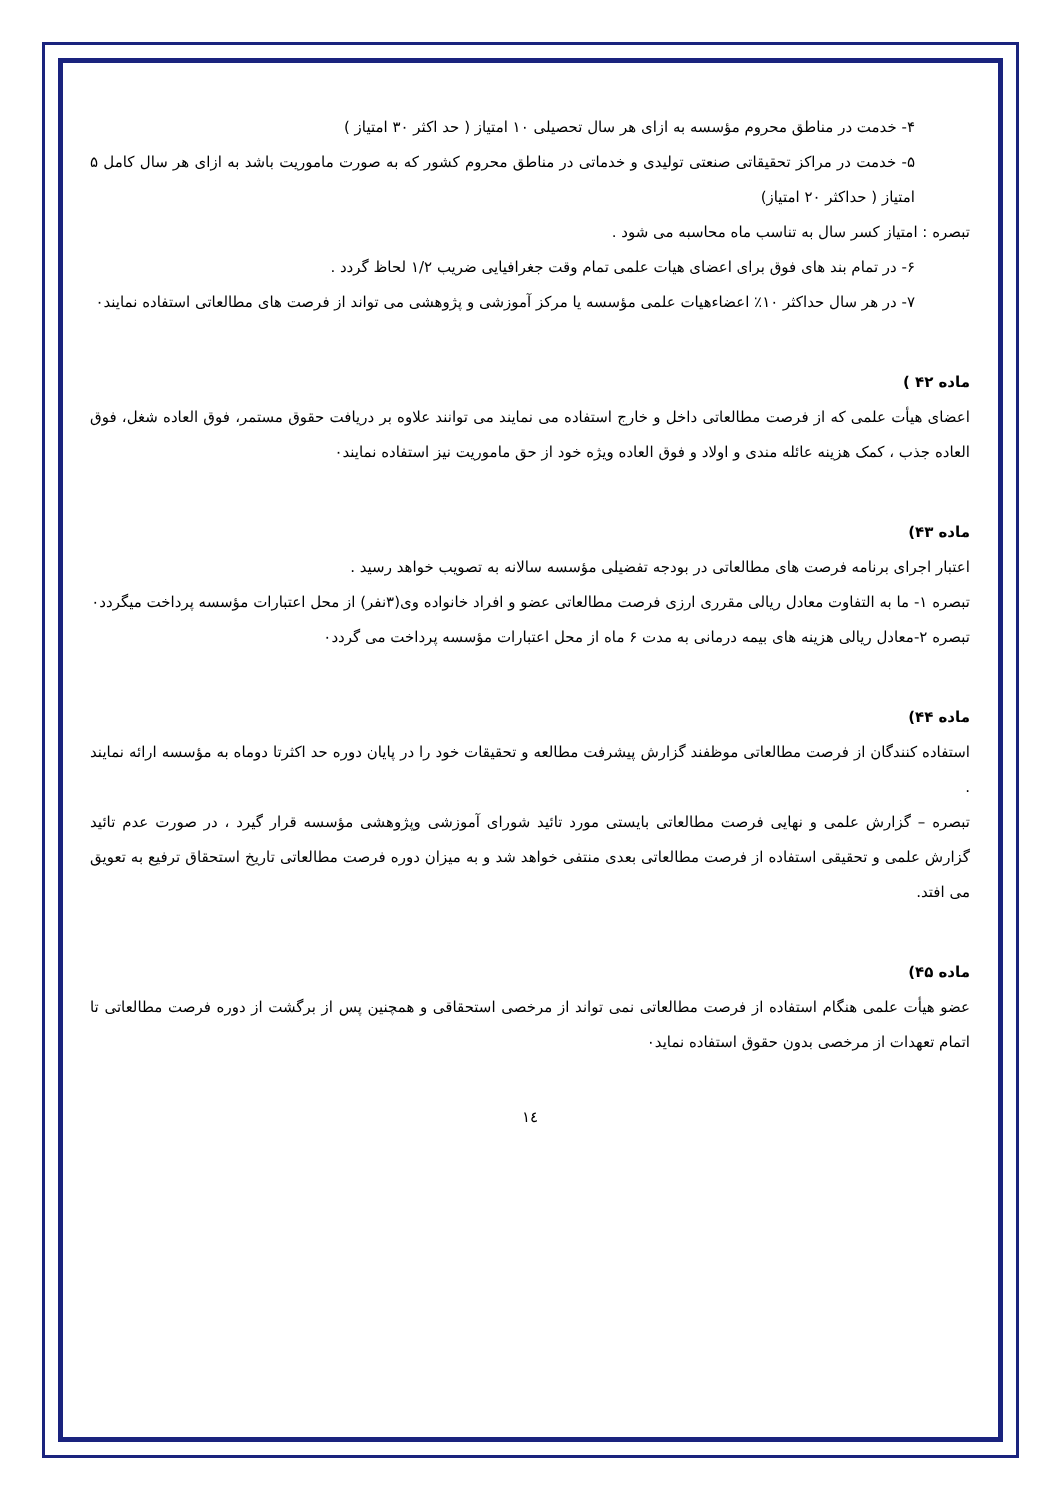۴- خدمت در مناطق محروم مؤسسه به ازای هر سال تحصیلی ۱۰ امتیاز ( حد اکثر ۳۰ امتیاز )
۵- خدمت در مراکز تحقیقاتی صنعتی تولیدی و خدماتی در مناطق محروم کشور که به صورت ماموریت باشد به ازای هر سال کامل ۵ امتیاز ( حداکثر ۲۰ امتیاز)
تبصره : امتیاز کسر سال به تناسب ماه محاسبه می شود .
۶- در تمام بند های فوق برای اعضای هیات علمی تمام وقت جغرافیایی ضریب ۱/۲ لحاظ گردد .
۷- در هر سال حداکثر ۱۰٪ اعضاءهیات علمی مؤسسه یا مرکز آموزشی و پژوهشی می تواند از فرصت های مطالعاتی استفاده نمایند٠
ماده ۴۲ )
اعضای هیأت علمی که از فرصت مطالعاتی داخل و خارج استفاده می نمایند می توانند علاوه بر دریافت حقوق مستمر، فوق العاده شغل، فوق العاده جذب ، کمک هزینه عائله مندی و اولاد و فوق العاده ویژه خود از حق ماموریت نیز استفاده نمایند٠
ماده ۴۳)
اعتبار اجرای برنامه فرصت های مطالعاتی در بودجه تفضیلی مؤسسه سالانه به تصویب خواهد رسید .
تبصره ۱- ما به التفاوت معادل ریالی مقرری ارزی فرصت مطالعاتی عضو و افراد خانواده وی(۳نفر) از محل اعتبارات مؤسسه پرداخت میگردد٠
تبصره ۲-معادل ریالی هزینه های بیمه درمانی به مدت ۶ ماه از محل اعتبارات مؤسسه پرداخت می گردد٠
ماده ۴۴)
استفاده کنندگان از فرصت مطالعاتی موظفند گزارش پیشرفت مطالعه و تحقیقات خود را در پایان دوره حد اکثرتا دوماه به مؤسسه ارائه نمایند .
تبصره – گزارش علمی و نهایی فرصت مطالعاتی بایستی مورد تائید شورای آموزشی وپژوهشی مؤسسه قرار گیرد ، در صورت عدم تائید گزارش علمی و تحقیقی استفاده از فرصت مطالعاتی بعدی منتفی خواهد شد و به میزان دوره فرصت مطالعاتی تاریخ استحقاق ترفیع به تعویق می افتد.
ماده ۴۵)
عضو هیأت علمی هنگام استفاده از فرصت مطالعاتی نمی تواند از مرخصی استحقاقی و همچنین پس از برگشت از دوره فرصت مطالعاتی تا اتمام تعهدات از مرخصی بدون حقوق استفاده نماید٠
١٤